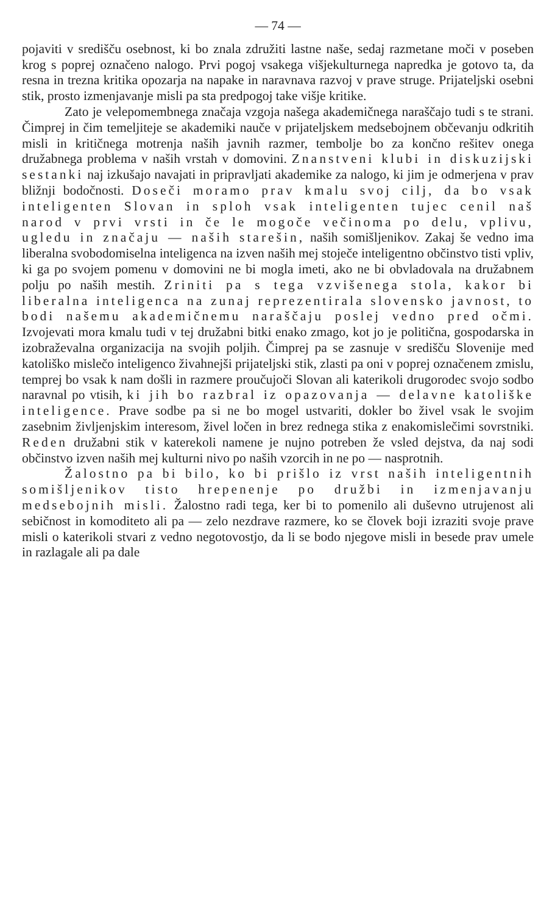— 74 —
pojaviti v središču osebnost, ki bo znala združiti lastne naše, sedaj razmetane moči v poseben krog s poprej označeno nalogo. Prvi pogoj vsakega višjekulturnega napredka je gotovo ta, da resna in trezna kritika opozarja na napake in naravnava razvoj v prave struge. Prijateljski osebni stik, prosto izmenjavanje misli pa sta predpogoj take višje kritike.
Zato je velepomembnega značaja vzgoja našega akademičnega naraščajo tudi s te strani. Čimprej in čim temeljiteje se akademiki nauče v prijateljskem medsebojnem občevanju odkritih misli in kritičnega motrenja naših javnih razmer, tembolje bo za končno rešitev onega družabnega problema v naših vrstah v domovini. Znanstveni klubi in diskuzijski sestanki naj izkušajo navajati in pripravljati akademike za nalogo, ki jim je odmerjena v prav bližnji bodočnosti. Doseči moramo prav kmalu svoj cilj, da bo vsak inteligenten Slovan in sploh vsak inteligenten tujec cenil naš narod v prvi vrsti in če le mogoče večinoma po delu, vplivu, ugledu in značaju — naših starešin, naših somišljenikov. Zakaj še vedno ima liberalna svobodomiselna inteligenca na izven naših mej stoječe inteligentno občinstvo tisti vpliv, ki ga po svojem pomenu v domovini ne bi mogla imeti, ako ne bi obvladovala na družabnem polju po naših mestih. Zriniti pa s tega vzvišenega stola, kakor bi liberalna inteligenca na zunaj reprezentirala slovensko javnost, to bodi našemu akademičnemu naraščaju poslej vedno pred očmi. Izvojevati mora kmalu tudi v tej družabni bitki enako zmago, kot jo je politična, gospodarska in izobraževalna organizacija na svojih poljih. Čimprej pa se zasnuje v središču Slovenije med katoliško mislečo inteligenco živahnejši prijateljski stik, zlasti pa oni v poprej označenem zmislu, temprej bo vsak k nam došli in razmere proučujoči Slovan ali katerikoli drugorodec svojo sodbo naravnal po vtisih, ki jih bo razbral iz opazovanja — delavne katoliške inteligence. Prave sodbe pa si ne bo mogel ustvariti, dokler bo živel vsak le svojim zasebnim življenjskim interesom, živel ločen in brez rednega stika z enakomislečimi sovrstniki. Reden družabni stik v katerekoli namene je nujno potreben že vsled dejstva, da naj sodi občinstvo izven naših mej kulturni nivo po naših vzorcih in ne po — nasprotnih.
Žalostno pa bi bilo, ko bi prišlo iz vrst naših inteligentnih somišljenikov tisto hrepenenje po družbi in izmenjavanju medsebojnih misli. Žalostno radi tega, ker bi to pomenilo ali duševno utrujenost ali sebičnost in komoditeto ali pa — zelo nezdrave razmere, ko se človek boji izraziti svoje prave misli o katerikoli stvari z vedno negotovostjo, da li se bodo njegove misli in besede prav umele in razlagale ali pa dale